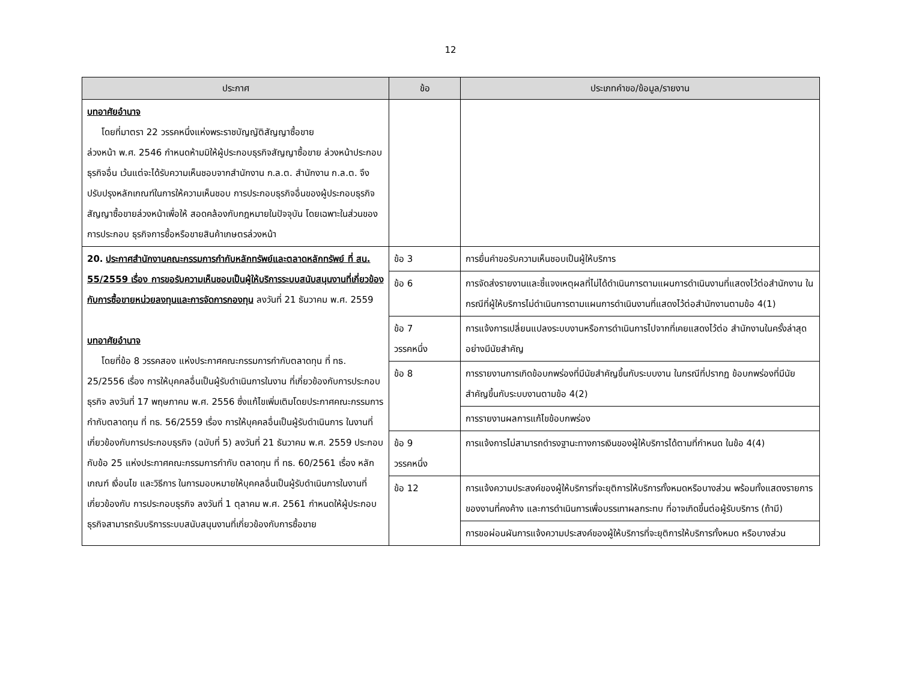12
| ประกาศ | ข้อ | ประเภทคำขอ/ข้อมูล/รายงาน |
| --- | --- | --- |
| บทอาศัยอำนาจ โดยที่มาตรา 22 วรรคหนึ่งแห่งพระราชบัญญัติสัญญาซื้อขาย ล่วงหน้า พ.ศ. 2546 กำหนดห้ามมิให้ผู้ประกอบธุรกิจสัญญาซื้อขาย ล่วงหน้าประกอบธุรกิจอื่น เว้นแต่จะได้รับความเห็นชอบจากสำนักงาน ก.ล.ต. สำนักงาน ก.ล.ต. จึงปรับปรุงหลักเกณฑ์ในการให้ความเห็นชอบ การประกอบธุรกิจอื่นของผู้ประกอบธุรกิจสัญญาซื้อขายล่วงหน้าเพื่อให้ สอดคล้องกับกฎหมายในปัจจุบัน โดยเฉพาะในส่วนของการประกอบ ธุรกิจการซื้อหรือขายสินค้าเกษตรล่วงหน้า | | |
| 20. ประกาศสำนักงานคณะกรรมการกำกับหลักทรัพย์และตลาดหลักทรัพย์ ที่ สน. 55/2559 เรื่อง การขอรับความเห็นชอบเป็นผู้ให้บริการระบบสนับสนุนงานที่เกี่ยวข้องกับการซื้อขายหน่วยลงทุนและการจัดการกองทุน ลงวันที่ 21 ธันวาคม พ.ศ. 2559 บทอาศัยอำนาจ โดยที่ข้อ 8 วรรคสอง แห่งประกาศคณะกรรมการกำกับตลาดทุน ที่ ทธ. 25/2556 เรื่อง การให้บุคคลอื่นเป็นผู้รับดำเนินการในงาน ที่เกี่ยวข้องกับการประกอบธุรกิจ ลงวันที่ 17 พฤษภาคม พ.ศ. 2556 ซึ่งแก้ไขเพิ่มเติมโดยประกาศคณะกรรมการกำกับตลาดทุน ที่ ทธ. 56/2559 เรื่อง การให้บุคคลอื่นเป็นผู้รับดำเนินการ ในงานที่เกี่ยวข้องกับการประกอบธุรกิจ (ฉบับที่ 5) ลงวันที่ 21 ธันวาคม พ.ศ. 2559 ประกอบกับข้อ 25 แห่งประกาศคณะกรรมการกำกับ ตลาดทุน ที่ ทธ. 60/2561 เรื่อง หลักเกณฑ์ เงื่อนไข และวิธีการ ในการมอบหมายให้บุคคลอื่นเป็นผู้รับดำเนินการในงานที่เกี่ยวข้องกับ การประกอบธุรกิจ ลงวันที่ 1 ตุลาคม พ.ศ. 2561 กำหนดให้ผู้ประกอบ ธุรกิจสามารถรับบริการระบบสนับสนุนงานที่เกี่ยวข้องกับการซื้อขาย | ข้อ 3 | การยื่นคำขอรับความเห็นชอบเป็นผู้ให้บริการ |
| | ข้อ 6 | การจัดส่งรายงานและชี้แจงเหตุผลที่ไม่ได้ดำเนินการตามแผนการดำเนินงานที่แสดงไว้ต่อสำนักงาน ในกรณีที่ผู้ให้บริการไม่ดำเนินการตามแผนการดำเนินงานที่แสดงไว้ต่อสำนักงานตามข้อ 4(1) |
| | ข้อ 7 วรรคหนึ่ง | การแจ้งการเปลี่ยนแปลงระบบงานหรือการดำเนินการไปจากที่เคยแสดงไว้ต่อ สำนักงานในครั้งล่าสุดอย่างมีนัยสำคัญ |
| | ข้อ 8 | การรายงานการเกิดข้อบกพร่องที่มีนัยสำคัญขึ้นกับระบบงาน ในกรณีที่ปรากฏ ข้อบกพร่องที่มีนัยสำคัญขึ้นกับระบบงานตามข้อ 4(2) |
| | | การรายงานผลการแก้ไขข้อบกพร่อง |
| | ข้อ 9 วรรคหนึ่ง | การแจ้งการไม่สามารถดำรงฐานะทางการเงินของผู้ให้บริการได้ตามที่กำหนด ในข้อ 4(4) |
| | ข้อ 12 | การแจ้งความประสงค์ของผู้ให้บริการที่จะยุติการให้บริการทั้งหมดหรือบางส่วน พร้อมทั้งแสดงรายการของงานที่คงค้าง และการดำเนินการเพื่อบรรเทาผลกระทบ ที่อาจเกิดขึ้นต่อผู้รับบริการ (ถ้ามี) |
| | | การขอผ่อนผันการแจ้งความประสงค์ของผู้ให้บริการที่จะยุติการให้บริการทั้งหมด หรือบางส่วน |